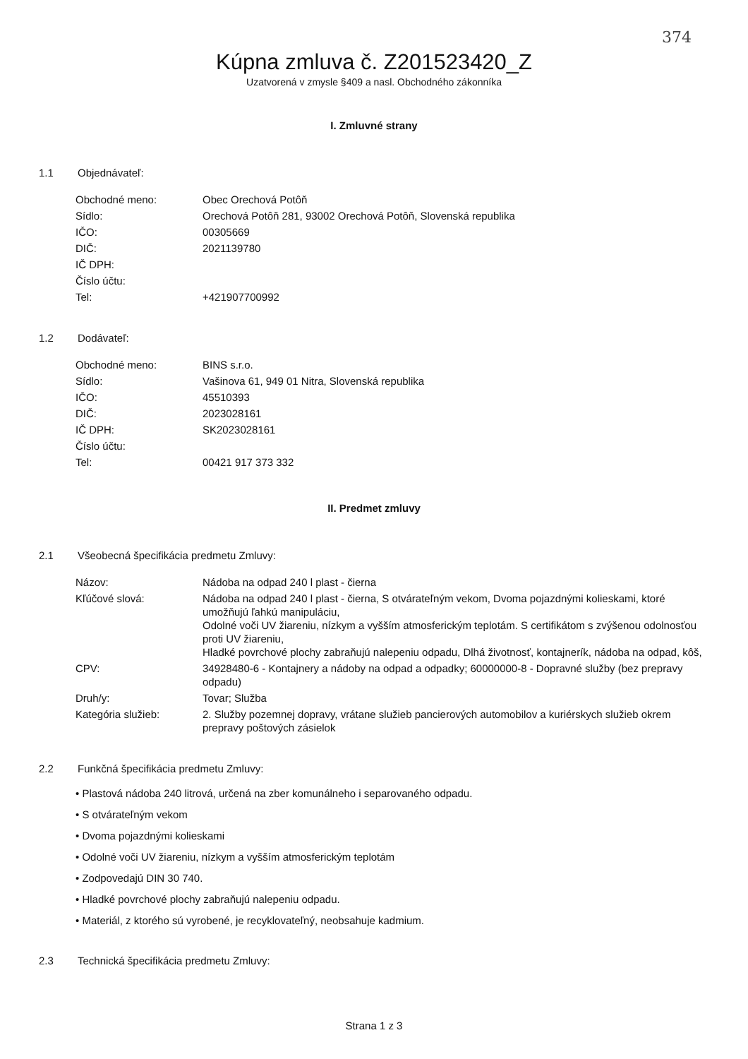374
Kúpna zmluva č. Z201523420_Z
Uzatvorená v zmysle §409 a nasl. Obchodného zákonníka
I. Zmluvné strany
1.1 Objednávateľ:
| Obchodné meno: | Obec Orechová Potôň |
| Sídlo: | Orechová Potôň 281, 93002 Orechová Potôň, Slovenská republika |
| IČO: | 00305669 |
| DIČ: | 2021139780 |
| IČ DPH: | |
| Číslo účtu: | |
| Tel: | +421907700992 |
1.2 Dodávateľ:
| Obchodné meno: | BINS s.r.o. |
| Sídlo: | Vašinova 61, 949 01 Nitra, Slovenská republika |
| IČO: | 45510393 |
| DIČ: | 2023028161 |
| IČ DPH: | SK2023028161 |
| Číslo účtu: | |
| Tel: | 00421 917 373 332 |
II. Predmet zmluvy
2.1 Všeobecná špecifikácia predmetu Zmluvy:
| Názov: | Nádoba na odpad 240 l plast - čierna |
| Kľúčové slová: | Nádoba na odpad 240 l plast - čierna, S otvárateľným vekom, Dvoma pojazdnými kolieskami, ktoré umožňujú ľahkú manipuláciu, Odolné voči UV žiareniu, nízkym a vyšším atmosferickým teplotám. S certifikátom s zvýšenou odolnosťou proti UV žiareniu, Hladké povrchové plochy zabraňujú nalepeniu odpadu, Dlhá životnosť, kontajnerík, nádoba na odpad, kôš, |
| CPV: | 34928480-6 - Kontajnery a nádoby na odpad a odpadky; 60000000-8 - Dopravné služby (bez prepravy odpadu) |
| Druh/y: | Tovar; Služba |
| Kategória služieb: | 2. Služby pozemnej dopravy, vrátane služieb pancierových automobilov a kuriérskych služieb okrem prepravy poštových zásielok |
2.2 Funkčná špecifikácia predmetu Zmluvy:
• Plastová nádoba 240 litrová, určená na zber komunálneho i separovaného odpadu.
• S otvárateľným vekom
• Dvoma pojazdnými kolieskami
• Odolné voči UV žiareniu, nízkym a vyšším atmosferickým teplotám
• Zodpovedajú DIN 30 740.
• Hladké povrchové plochy zabraňujú nalepeniu odpadu.
• Materiál, z ktorého sú vyrobené, je recyklovateľný, neobsahuje kadmium.
2.3 Technická špecifikácia predmetu Zmluvy:
Strana 1 z 3